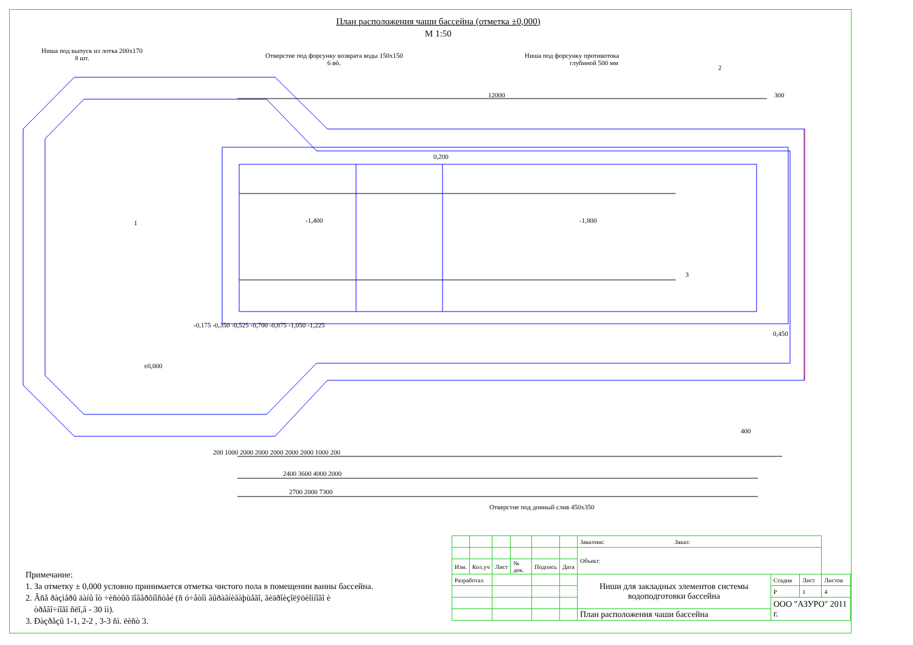План расположения чаши бассейна (отметка ±0,000)
М 1:50
Ниша под выпуск из лотка 200х170
8 шт.
Отверстие под форсунку возврата воды 150х150
6 øò.
Ниша под форсунку противотока
глубиной 500 мм
12000 300
0,200
-1,400 -1,800
±0,000
-0,175 -0,350 -0,525 -0,700 -0,875 -1,050 -1,225
0,450
200 1000 2000 2000 2000 2000 2000 1000 200
2400 3600 4000 2000
2700 2000 7300
400
Отверстие под донный слив 450х350
1
2
3
Примечание:
1. За отметку ± 0,000 условно принимается отметка чистого пола в помещении ванны бассейна.
2. Âñå ðàçìåðû äàíû îò ÷èñòûõ ïîâåðõíîñòåé (ñ ó÷åòîì âûðàâíèâàþùåãî, ãèäðîèçîëÿöèîííîãî è
òðåâî÷íîãî ñëî,â - 30 ìì).
3. Ðàçðåçû 1-1, 2-2 , 3-3 ñì. ëèñò 3.
| | | | | | | Заказчик: Заказ: | | | |
| | | | | | | Объект: | | | |
| Изм. | Кол.уч | Лист | № док. | Подпись | Дата | | | | |
| Разработал | | | | | | Ниши для закладных элементов системы водоподготовки бассейна | Стадия | Лист | Листов |
| | | | | | | | Р | 1 | 4 |
| | | | | | | | ООО "АЗУРО" 2011 г. | | |
| | | | | | | План расположения чаши бассейна | | | |